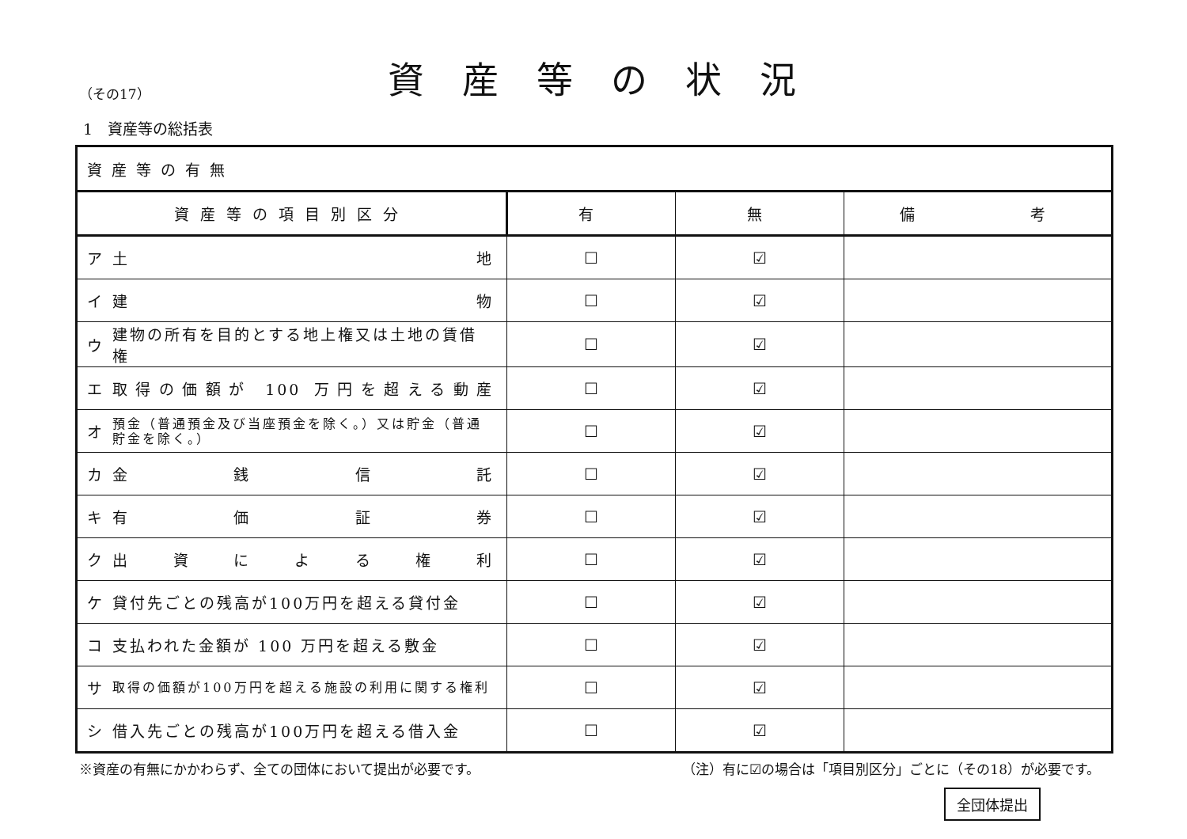（その17）
資産等の状況
1　資産等の総括表
| 資産等の有無 | | | | |
| 資産等の項目別区分 | | 有 | 無 | 備 考 |
| ア | 土 地 | ☐ | ☑ | |
| イ | 建 物 | ☐ | ☑ | |
| ウ | 建物の所有を目的とする地上権又は土地の賃借権 | ☐ | ☑ | |
| エ | 取得の価額が 100 万円を超える動産 | ☐ | ☑ | |
| オ | 預金（普通預金及び当座預金を除く。）又は貯金（普通貯金を除く。） | ☐ | ☑ | |
| カ | 金 銭 信 託 | ☐ | ☑ | |
| キ | 有 価 証 券 | ☐ | ☑ | |
| ク | 出 資 に よ る 権 利 | ☐ | ☑ | |
| ケ | 貸付先ごとの残高が100万円を超える貸付金 | ☐ | ☑ | |
| コ | 支払われた金額が 100 万円を超える敷金 | ☐ | ☑ | |
| サ | 取得の価額が100万円を超える施設の利用に関する権利 | ☐ | ☑ | |
| シ | 借入先ごとの残高が100万円を超える借入金 | ☐ | ☑ | |
※資産の有無にかかわらず、全ての団体において提出が必要です。 （注）有に☑の場合は「項目別区分」ごとに（その18）が必要です。
全団体提出